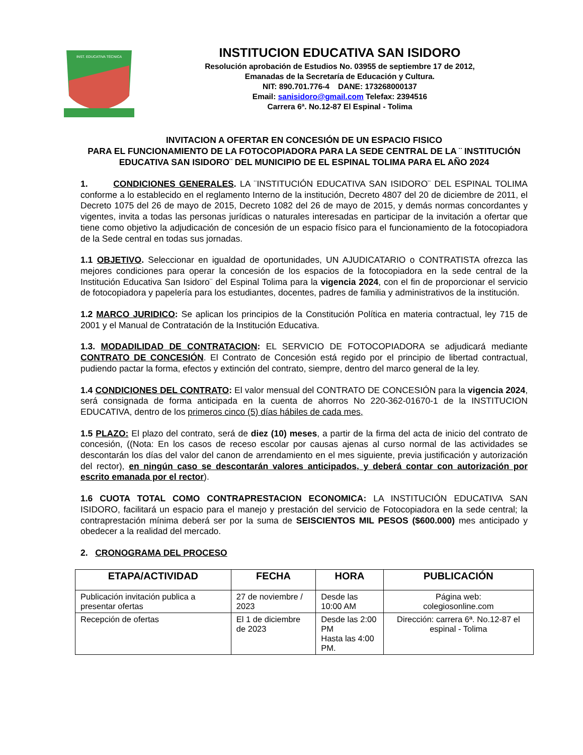INST. EDUCATIVA TÉCNICA
INSTITUCION EDUCATIVA SAN ISIDORO
Resolución aprobación de Estudios No. 03955 de septiembre 17 de 2012,
Emanadas de la Secretaría de Educación y Cultura.
NIT: 890.701.776-4 DANE: 173268000137
Email: sanisidoro@gmail.com Telefax: 2394516
Carrera 6ª. No.12-87 El Espinal - Tolima
INVITACION A OFERTAR EN CONCESIÓN DE UN ESPACIO FISICO
PARA EL FUNCIONAMIENTO DE LA FOTOCOPIADORA PARA LA SEDE CENTRAL DE LA ¨ INSTITUCIÓN EDUCATIVA SAN ISIDORO¨ DEL MUNICIPIO DE EL ESPINAL TOLIMA PARA EL AÑO 2024
1. CONDICIONES GENERALES. LA ¨INSTITUCIÓN EDUCATIVA SAN ISIDORO¨ DEL ESPINAL TOLIMA conforme a lo establecido en el reglamento Interno de la institución, Decreto 4807 del 20 de diciembre de 2011, el Decreto 1075 del 26 de mayo de 2015, Decreto 1082 del 26 de mayo de 2015, y demás normas concordantes y vigentes, invita a todas las personas jurídicas o naturales interesadas en participar de la invitación a ofertar que tiene como objetivo la adjudicación de concesión de un espacio físico para el funcionamiento de la fotocopiadora de la Sede central en todas sus jornadas.
1.1 OBJETIVO. Seleccionar en igualdad de oportunidades, UN AJUDICATARIO o CONTRATISTA ofrezca las mejores condiciones para operar la concesión de los espacios de la fotocopiadora en la sede central de la Institución Educativa San Isidoro¨ del Espinal Tolima para la vigencia 2024, con el fin de proporcionar el servicio de fotocopiadora y papelería para los estudiantes, docentes, padres de familia y administrativos de la institución.
1.2 MARCO JURIDICO: Se aplican los principios de la Constitución Política en materia contractual, ley 715 de 2001 y el Manual de Contratación de la Institución Educativa.
1.3. MODADILIDAD DE CONTRATACION: EL SERVICIO DE FOTOCOPIADORA se adjudicará mediante CONTRATO DE CONCESIÓN. El Contrato de Concesión está regido por el principio de libertad contractual, pudiendo pactar la forma, efectos y extinción del contrato, siempre, dentro del marco general de la ley.
1.4 CONDICIONES DEL CONTRATO: El valor mensual del CONTRATO DE CONCESIÓN para la vigencia 2024, será consignada de forma anticipada en la cuenta de ahorros No 220-362-01670-1 de la INSTITUCION EDUCATIVA, dentro de los primeros cinco (5) días hábiles de cada mes,
1.5 PLAZO: El plazo del contrato, será de diez (10) meses, a partir de la firma del acta de inicio del contrato de concesión, ((Nota: En los casos de receso escolar por causas ajenas al curso normal de las actividades se descontarán los días del valor del canon de arrendamiento en el mes siguiente, previa justificación y autorización del rector), en ningún caso se descontarán valores anticipados, y deberá contar con autorización por escrito emanada por el rector).
1.6 CUOTA TOTAL COMO CONTRAPRESTACION ECONOMICA: LA INSTITUCIÓN EDUCATIVA SAN ISIDORO, facilitará un espacio para el manejo y prestación del servicio de Fotocopiadora en la sede central; la contraprestación mínima deberá ser por la suma de SEISCIENTOS MIL PESOS ($600.000) mes anticipado y obedecer a la realidad del mercado.
2. CRONOGRAMA DEL PROCESO
| ETAPA/ACTIVIDAD | FECHA | HORA | PUBLICACIÓN |
| --- | --- | --- | --- |
| Publicación invitación publica a presentar ofertas | 27 de noviembre / 2023 | Desde las 10:00 AM | Página web: colegiosonline.com |
| Recepción de ofertas | El 1 de diciembre de 2023 | Desde las 2:00 PM Hasta las 4:00 PM. | Dirección: carrera 6ª. No.12-87 el espinal - Tolima |